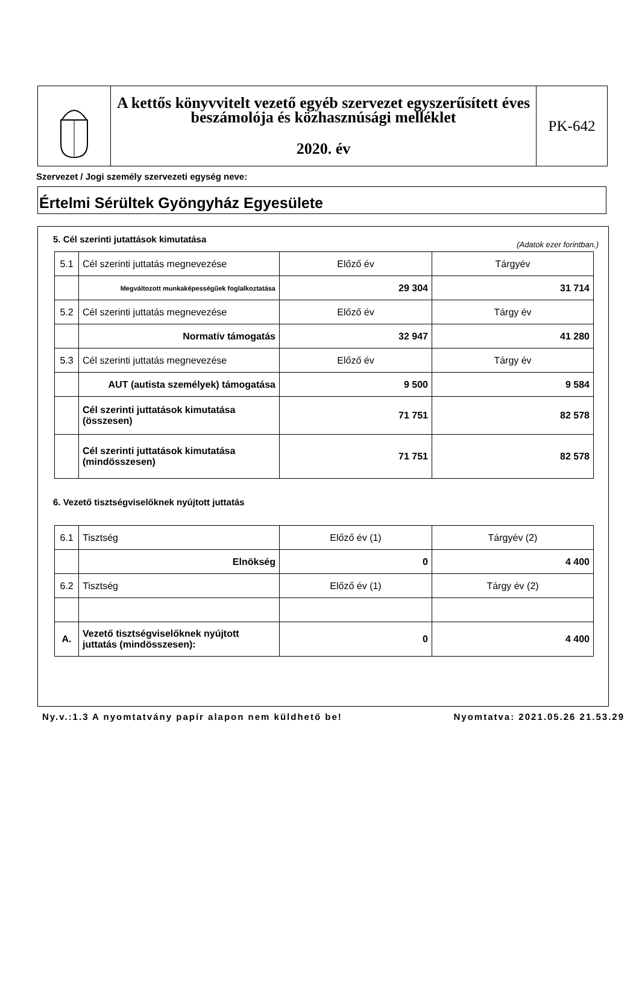A kettős könyvvitelt vezető egyéb szervezet egyszerűsített éves beszámolója és közhasznúsági melléklet
2020. év
PK-642
Szervezet / Jogi személy szervezeti egység neve:
Értelmi Sérültek Gyöngyház Egyesülete
5. Cél szerinti jutattások kimutatása
(Adatok ezer forintban.)
| 5.1 | Cél szerinti juttatás megnevezése | Előző év | Tárgyév |
| | Megváltozott munkaképességűek foglalkoztatása | 29 304 | 31 714 |
| 5.2 | Cél szerinti juttatás megnevezése | Előző év | Tárgy év |
| | Normatív támogatás | 32 947 | 41 280 |
| 5.3 | Cél szerinti juttatás megnevezése | Előző év | Tárgy év |
| | AUT (autista személyek) támogatása | 9 500 | 9 584 |
| | Cél szerinti juttatások kimutatása (összesen) | 71 751 | 82 578 |
| | Cél szerinti juttatások kimutatása (mindösszesen) | 71 751 | 82 578 |
6. Vezető tisztségviselőknek nyújtott juttatás
| 6.1 | Tisztség | Előző év (1) | Tárgyév (2) |
| | Elnökség | 0 | 4 400 |
| 6.2 | Tisztség | Előző év (1) | Tárgy év (2) |
| A. | Vezető tisztségviselőknek nyújtott juttatás (mindösszesen): | 0 | 4 400 |
Ny.v.:1.3 A nyomtatvány papír alapon nem küldhető be! Nyomtatva: 2021.05.26 21.53.29